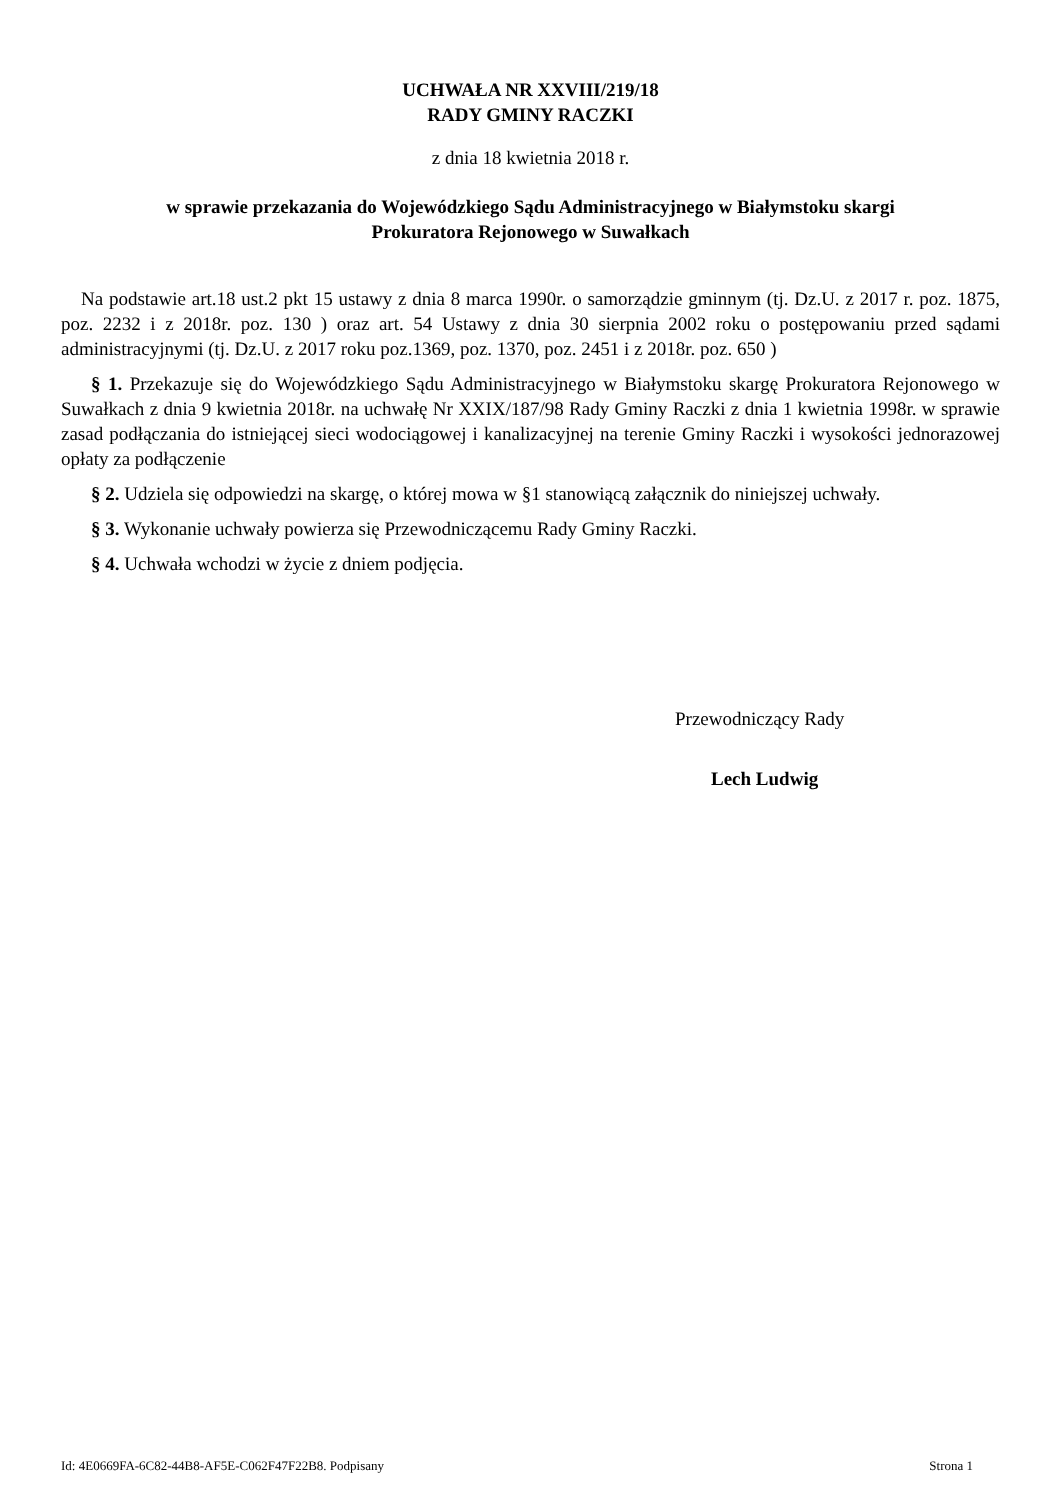UCHWAŁA NR XXVIII/219/18
RADY GMINY RACZKI
z dnia 18 kwietnia 2018 r.
w sprawie przekazania do Wojewódzkiego Sądu Administracyjnego w Białymstoku skargi
Prokuratora Rejonowego w Suwałkach
Na podstawie art.18 ust.2 pkt 15 ustawy z dnia 8 marca 1990r. o samorządzie gminnym (tj. Dz.U. z 2017 r. poz. 1875, poz. 2232 i z 2018r. poz. 130 ) oraz art. 54 Ustawy z dnia 30 sierpnia 2002 roku o postępowaniu przed sądami administracyjnymi (tj. Dz.U. z 2017 roku poz.1369, poz. 1370, poz. 2451 i z 2018r. poz. 650 )
§ 1. Przekazuje się do Wojewódzkiego Sądu Administracyjnego w Białymstoku skargę Prokuratora Rejonowego w Suwałkach z dnia 9 kwietnia 2018r. na uchwałę Nr XXIX/187/98 Rady Gminy Raczki z dnia 1 kwietnia 1998r. w sprawie zasad podłączania do istniejącej sieci wodociągowej i kanalizacyjnej na terenie Gminy Raczki i wysokości jednorazowej opłaty za podłączenie
§ 2. Udziela się odpowiedzi na skargę, o której mowa w §1 stanowiącą załącznik do niniejszej uchwały.
§ 3. Wykonanie uchwały powierza się Przewodniczącemu Rady Gminy Raczki.
§ 4. Uchwała wchodzi w życie z dniem podjęcia.
Przewodniczący Rady
Lech Ludwig
Id: 4E0669FA-6C82-44B8-AF5E-C062F47F22B8. Podpisany Strona 1